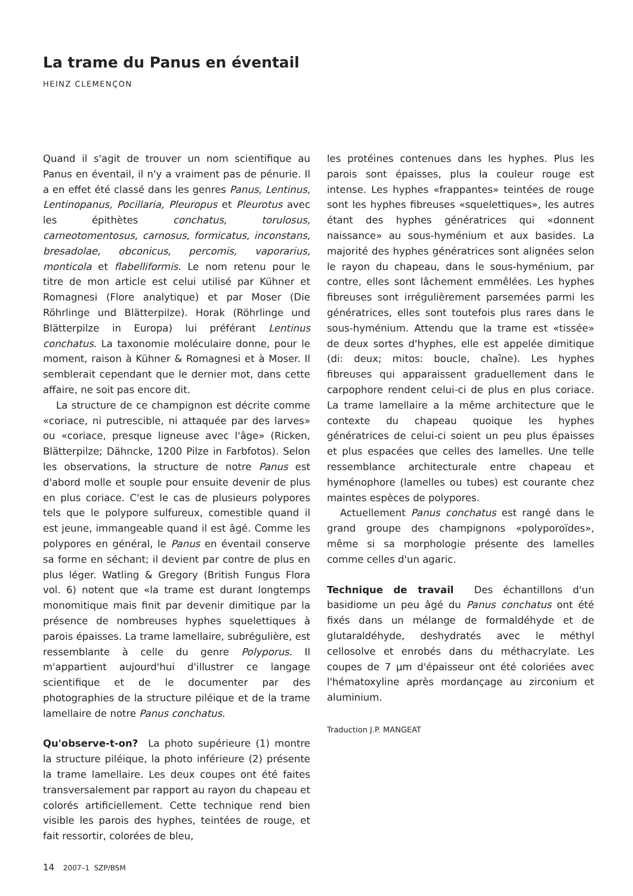La trame du Panus en éventail
HEINZ CLEMENÇON
Quand il s'agit de trouver un nom scientifique au Panus en éventail, il n'y a vraiment pas de pénurie. Il a en effet été classé dans les genres Panus, Lentinus, Lentinopanus, Pocillaria, Pleuropus et Pleurotus avec les épithètes conchatus, torulosus, carneotomentosus, carnosus, formicatus, inconstans, bresadolae, obconicus, percomis, vaporarius, monticola et flabelliformis. Le nom retenu pour le titre de mon article est celui utilisé par Kühner et Romagnesi (Flore analytique) et par Moser (Die Röhrlinge und Blätterpilze). Horak (Röhrlinge und Blätterpilze in Europa) lui préférant Lentinus conchatus. La taxonomie moléculaire donne, pour le moment, raison à Kühner & Romagnesi et à Moser. Il semblerait cependant que le dernier mot, dans cette affaire, ne soit pas encore dit.
La structure de ce champignon est décrite comme «coriace, ni putrescible, ni attaquée par des larves» ou «coriace, presque ligneuse avec l'âge» (Ricken, Blätterpilze; Dähncke, 1200 Pilze in Farbfotos). Selon les observations, la structure de notre Panus est d'abord molle et souple pour ensuite devenir de plus en plus coriace. C'est le cas de plusieurs polypores tels que le polypore sulfureux, comestible quand il est jeune, immangeable quand il est âgé. Comme les polypores en général, le Panus en éventail conserve sa forme en séchant; il devient par contre de plus en plus léger. Watling & Gregory (British Fungus Flora vol. 6) notent que «la trame est durant longtemps monomitique mais finit par devenir dimitique par la présence de nombreuses hyphes squelettiques à parois épaisses. La trame lamellaire, subrégulière, est ressemblante à celle du genre Polyporus. Il m'appartient aujourd'hui d'illustrer ce langage scientifique et de le documenter par des photographies de la structure piléique et de la trame lamellaire de notre Panus conchatus.
Qu'observe-t-on? La photo supérieure (1) montre la structure piléique, la photo inférieure (2) présente la trame lamellaire. Les deux coupes ont été faites transversalement par rapport au rayon du chapeau et colorés artificiellement. Cette technique rend bien visible les parois des hyphes, teintées de rouge, et fait ressortir, colorées de bleu,
les protéines contenues dans les hyphes. Plus les parois sont épaisses, plus la couleur rouge est intense. Les hyphes «frappantes» teintées de rouge sont les hyphes fibreuses «squelettiques», les autres étant des hyphes génératrices qui «donnent naissance» au sous-hyménium et aux basides. La majorité des hyphes génératrices sont alignées selon le rayon du chapeau, dans le sous-hyménium, par contre, elles sont lâchement emmêlées. Les hyphes fibreuses sont irrégulièrement parsemées parmi les génératrices, elles sont toutefois plus rares dans le sous-hyménium. Attendu que la trame est «tissée» de deux sortes d'hyphes, elle est appelée dimitique (di: deux; mitos: boucle, chaîne). Les hyphes fibreuses qui apparaissent graduellement dans le carpophore rendent celui-ci de plus en plus coriace. La trame lamellaire a la même architecture que le contexte du chapeau quoique les hyphes génératrices de celui-ci soient un peu plus épaisses et plus espacées que celles des lamelles. Une telle ressemblance architecturale entre chapeau et hyménophore (lamelles ou tubes) est courante chez maintes espèces de polypores.
Actuellement Panus conchatus est rangé dans le grand groupe des champignons «polyporoïdes», même si sa morphologie présente des lamelles comme celles d'un agaric.
Technique de travail Des échantillons d'un basidiome un peu âgé du Panus conchatus ont été fixés dans un mélange de formaldéhyde et de glutaraldéhyde, deshydratés avec le méthyl cellosolve et enrobés dans du méthacrylate. Les coupes de 7 µm d'épaisseur ont été coloriées avec l'hématoxyline après mordançage au zirconium et aluminium.
Traduction J.P. MANGEAT
14 2007–1 SZP/BSM